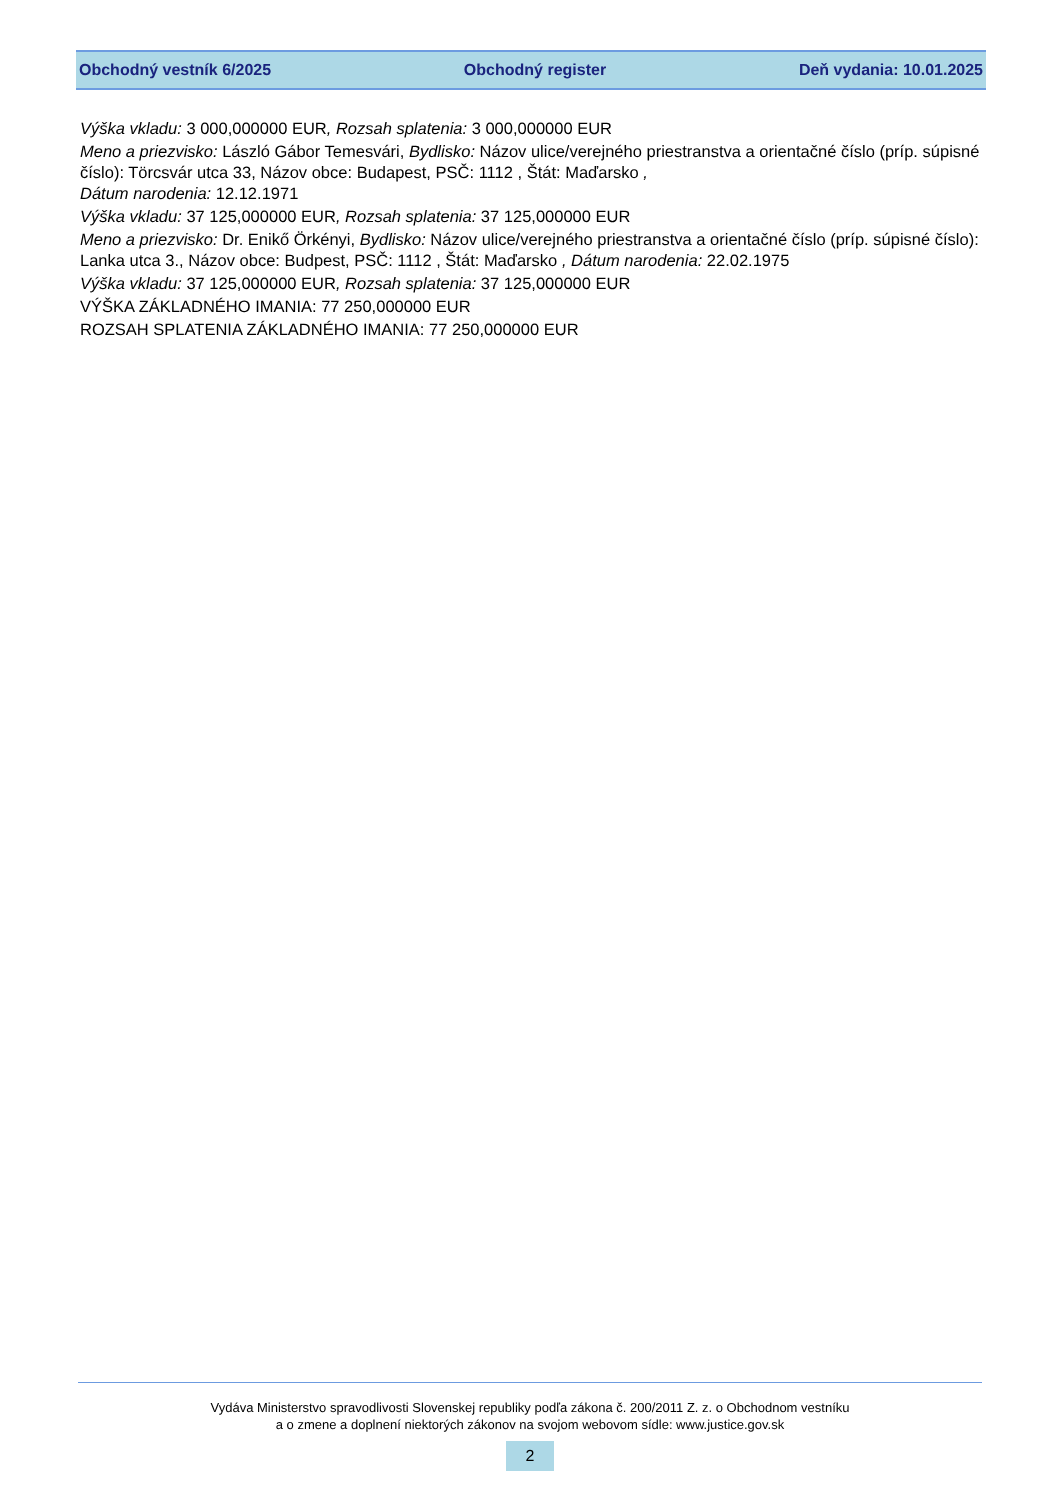Obchodný vestník 6/2025 Obchodný register Deň vydania: 10.01.2025
Výška vkladu: 3 000,000000 EUR, Rozsah splatenia: 3 000,000000 EUR
Meno a priezvisko: László Gábor Temesvári, Bydlisko: Názov ulice/verejného priestranstva a orientačné číslo (príp. súpisné číslo): Törcsvár utca 33, Názov obce: Budapest, PSČ: 1112 , Štát: Maďarsko ,
Dátum narodenia: 12.12.1971
Výška vkladu: 37 125,000000 EUR, Rozsah splatenia: 37 125,000000 EUR
Meno a priezvisko: Dr. Enikő Örkényi, Bydlisko: Názov ulice/verejného priestranstva a orientačné číslo (príp. súpisné číslo): Lanka utca 3., Názov obce: Budpest, PSČ: 1112 , Štát: Maďarsko , Dátum narodenia: 22.02.1975
Výška vkladu: 37 125,000000 EUR, Rozsah splatenia: 37 125,000000 EUR
VÝŠKA ZÁKLADNÉHO IMANIA: 77 250,000000 EUR
ROZSAH SPLATENIA ZÁKLADNÉHO IMANIA: 77 250,000000 EUR
Vydáva Ministerstvo spravodlivosti Slovenskej republiky podľa zákona č. 200/2011 Z. z. o Obchodnom vestníku
a o zmene a doplnení niektorých zákonov na svojom webovom sídle: www.justice.gov.sk
2